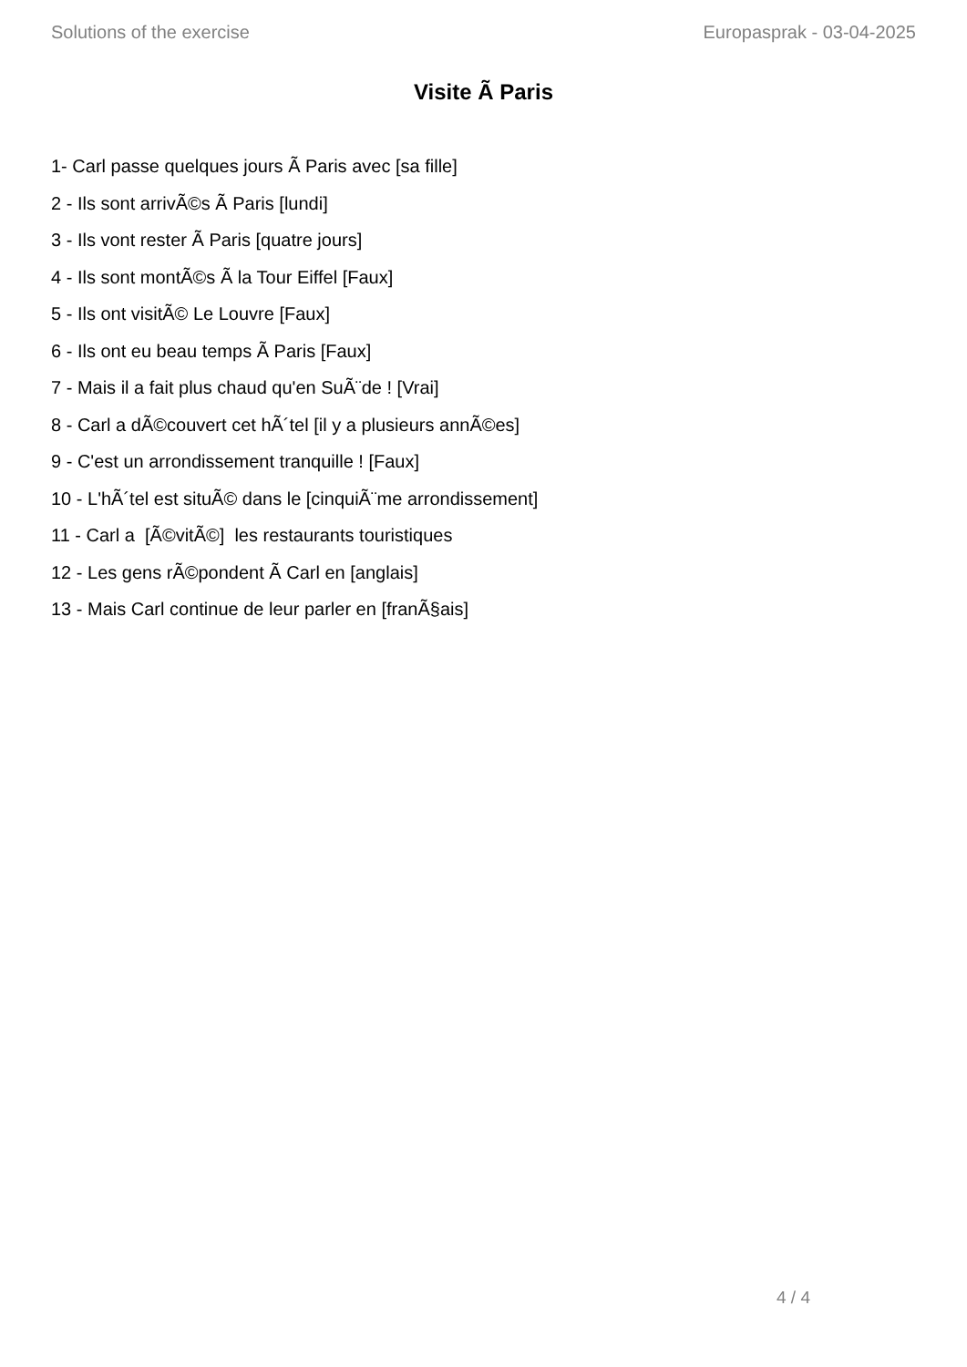Solutions of the exercise Europasprak - 03-04-2025
Visite Ã Paris
1- Carl passe quelques jours Ã Paris avec [sa fille]
2 - Ils sont arrivÃ©s Ã Paris [lundi]
3 - Ils vont rester Ã Paris [quatre jours]
4 - Ils sont montÃ©s Ã la Tour Eiffel [Faux]
5 - Ils ont visitÃ© Le Louvre [Faux]
6 - Ils ont eu beau temps Ã Paris [Faux]
7 - Mais il a fait plus chaud qu'en SuÃ¨de ! [Vrai]
8 - Carl a dÃ©couvert cet hÃ´tel [il y a plusieurs annÃ©es]
9 - C'est un arrondissement tranquille ! [Faux]
10 - L'hÃ´tel est situÃ© dans le [cinquiÃ¨me arrondissement]
11 - Carl a [Ã©vitÃ©] les restaurants touristiques
12 - Les gens rÃ©pondent Ã Carl en [anglais]
13 - Mais Carl continue de leur parler en [franÃ§ais]
4 / 4